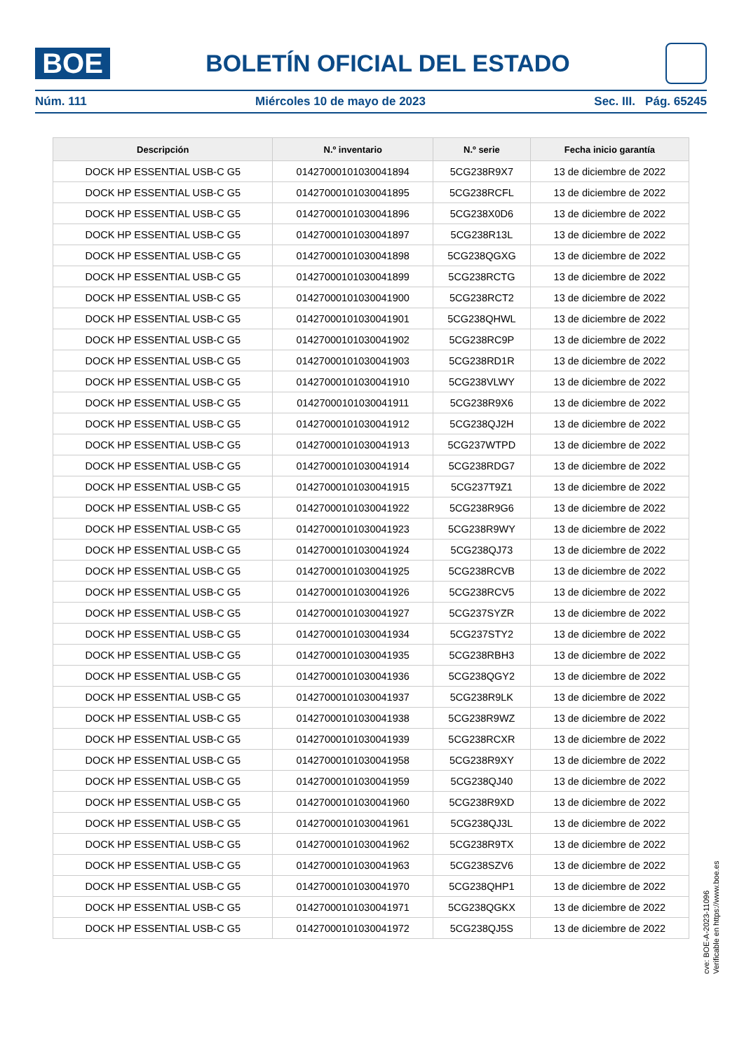BOE
BOLETÍN OFICIAL DEL ESTADO
Núm. 111 Miércoles 10 de mayo de 2023 Sec. III. Pág. 65245
| Descripción | N.º inventario | N.º serie | Fecha inicio garantía |
| --- | --- | --- | --- |
| DOCK HP ESSENTIAL USB-C G5 | 01427000101030041894 | 5CG238R9X7 | 13 de diciembre de 2022 |
| DOCK HP ESSENTIAL USB-C G5 | 01427000101030041895 | 5CG238RCFL | 13 de diciembre de 2022 |
| DOCK HP ESSENTIAL USB-C G5 | 01427000101030041896 | 5CG238X0D6 | 13 de diciembre de 2022 |
| DOCK HP ESSENTIAL USB-C G5 | 01427000101030041897 | 5CG238R13L | 13 de diciembre de 2022 |
| DOCK HP ESSENTIAL USB-C G5 | 01427000101030041898 | 5CG238QGXG | 13 de diciembre de 2022 |
| DOCK HP ESSENTIAL USB-C G5 | 01427000101030041899 | 5CG238RCTG | 13 de diciembre de 2022 |
| DOCK HP ESSENTIAL USB-C G5 | 01427000101030041900 | 5CG238RCT2 | 13 de diciembre de 2022 |
| DOCK HP ESSENTIAL USB-C G5 | 01427000101030041901 | 5CG238QHWL | 13 de diciembre de 2022 |
| DOCK HP ESSENTIAL USB-C G5 | 01427000101030041902 | 5CG238RC9P | 13 de diciembre de 2022 |
| DOCK HP ESSENTIAL USB-C G5 | 01427000101030041903 | 5CG238RD1R | 13 de diciembre de 2022 |
| DOCK HP ESSENTIAL USB-C G5 | 01427000101030041910 | 5CG238VLWY | 13 de diciembre de 2022 |
| DOCK HP ESSENTIAL USB-C G5 | 01427000101030041911 | 5CG238R9X6 | 13 de diciembre de 2022 |
| DOCK HP ESSENTIAL USB-C G5 | 01427000101030041912 | 5CG238QJ2H | 13 de diciembre de 2022 |
| DOCK HP ESSENTIAL USB-C G5 | 01427000101030041913 | 5CG237WTPD | 13 de diciembre de 2022 |
| DOCK HP ESSENTIAL USB-C G5 | 01427000101030041914 | 5CG238RDG7 | 13 de diciembre de 2022 |
| DOCK HP ESSENTIAL USB-C G5 | 01427000101030041915 | 5CG237T9Z1 | 13 de diciembre de 2022 |
| DOCK HP ESSENTIAL USB-C G5 | 01427000101030041922 | 5CG238R9G6 | 13 de diciembre de 2022 |
| DOCK HP ESSENTIAL USB-C G5 | 01427000101030041923 | 5CG238R9WY | 13 de diciembre de 2022 |
| DOCK HP ESSENTIAL USB-C G5 | 01427000101030041924 | 5CG238QJ73 | 13 de diciembre de 2022 |
| DOCK HP ESSENTIAL USB-C G5 | 01427000101030041925 | 5CG238RCVB | 13 de diciembre de 2022 |
| DOCK HP ESSENTIAL USB-C G5 | 01427000101030041926 | 5CG238RCV5 | 13 de diciembre de 2022 |
| DOCK HP ESSENTIAL USB-C G5 | 01427000101030041927 | 5CG237SYZR | 13 de diciembre de 2022 |
| DOCK HP ESSENTIAL USB-C G5 | 01427000101030041934 | 5CG237STY2 | 13 de diciembre de 2022 |
| DOCK HP ESSENTIAL USB-C G5 | 01427000101030041935 | 5CG238RBH3 | 13 de diciembre de 2022 |
| DOCK HP ESSENTIAL USB-C G5 | 01427000101030041936 | 5CG238QGY2 | 13 de diciembre de 2022 |
| DOCK HP ESSENTIAL USB-C G5 | 01427000101030041937 | 5CG238R9LK | 13 de diciembre de 2022 |
| DOCK HP ESSENTIAL USB-C G5 | 01427000101030041938 | 5CG238R9WZ | 13 de diciembre de 2022 |
| DOCK HP ESSENTIAL USB-C G5 | 01427000101030041939 | 5CG238RCXR | 13 de diciembre de 2022 |
| DOCK HP ESSENTIAL USB-C G5 | 01427000101030041958 | 5CG238R9XY | 13 de diciembre de 2022 |
| DOCK HP ESSENTIAL USB-C G5 | 01427000101030041959 | 5CG238QJ40 | 13 de diciembre de 2022 |
| DOCK HP ESSENTIAL USB-C G5 | 01427000101030041960 | 5CG238R9XD | 13 de diciembre de 2022 |
| DOCK HP ESSENTIAL USB-C G5 | 01427000101030041961 | 5CG238QJ3L | 13 de diciembre de 2022 |
| DOCK HP ESSENTIAL USB-C G5 | 01427000101030041962 | 5CG238R9TX | 13 de diciembre de 2022 |
| DOCK HP ESSENTIAL USB-C G5 | 01427000101030041963 | 5CG238SZV6 | 13 de diciembre de 2022 |
| DOCK HP ESSENTIAL USB-C G5 | 01427000101030041970 | 5CG238QHP1 | 13 de diciembre de 2022 |
| DOCK HP ESSENTIAL USB-C G5 | 01427000101030041971 | 5CG238QGKX | 13 de diciembre de 2022 |
| DOCK HP ESSENTIAL USB-C G5 | 01427000101030041972 | 5CG238QJ5S | 13 de diciembre de 2022 |
cve: BOE-A-2023-11096
Verificable en https://www.boe.es